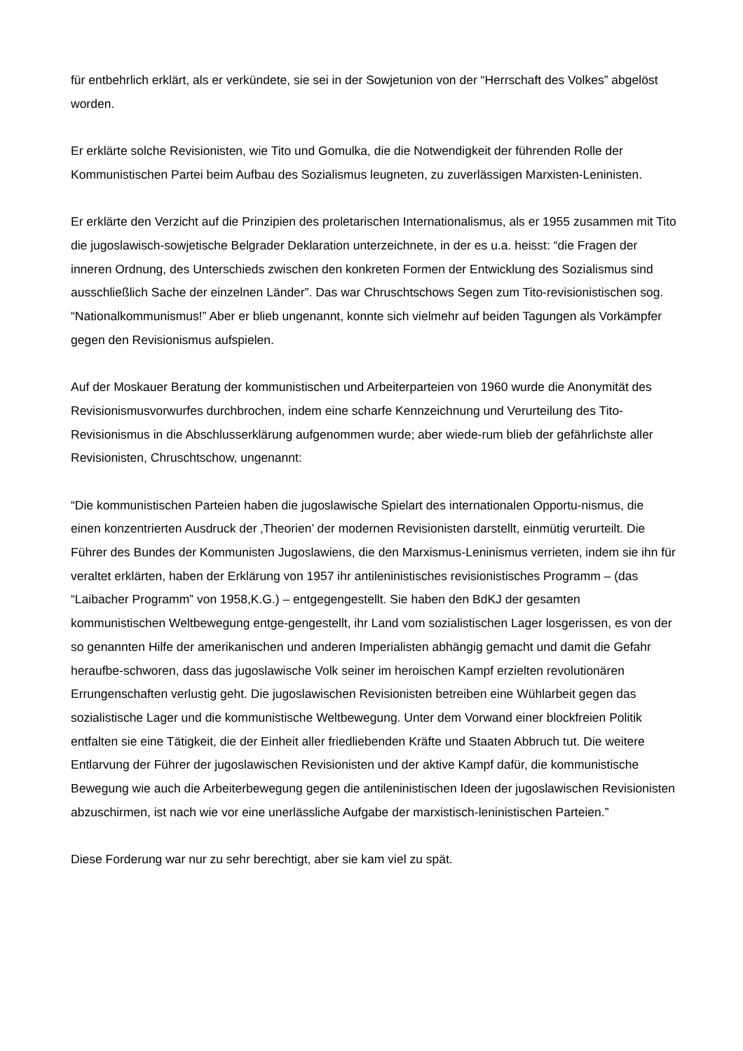für entbehrlich erklärt, als er verkündete, sie sei in der Sowjetunion von der “Herrschaft des Volkes” abgelöst worden.
Er erklärte solche Revisionisten, wie Tito und Gomulka, die die Notwendigkeit der führenden Rolle der Kommunistischen Partei beim Aufbau des Sozialismus leugneten, zu zuverlässigen Marxisten-Leninisten.
Er erklärte den Verzicht auf die Prinzipien des proletarischen Internationalismus, als er 1955 zusammen mit Tito die jugoslawisch-sowjetische Belgrader Deklaration unterzeichnete, in der es u.a. heisst: “die Fragen der inneren Ordnung, des Unterschieds zwischen den konkreten Formen der Entwicklung des Sozialismus sind ausschließlich Sache der einzelnen Länder”. Das war Chruschtschows Segen zum Tito-revisionistischen sog. “Nationalkommunismus!” Aber er blieb ungenannt, konnte sich vielmehr auf beiden Tagungen als Vorkämpfer gegen den Revisionismus aufspielen.
Auf der Moskauer Beratung der kommunistischen und Arbeiterparteien von 1960 wurde die Anonymität des Revisionismusvorwurfes durchbrochen, indem eine scharfe Kennzeichnung und Verurteilung des Tito-Revisionismus in die Abschlusserklärung aufgenommen wurde; aber wiede-rum blieb der gefährlichste aller Revisionisten, Chruschtschow, ungenannt:
“Die kommunistischen Parteien haben die jugoslawische Spielart des internationalen Opportu-nismus, die einen konzentrierten Ausdruck der ‚Theorien’ der modernen Revisionisten darstellt, einmütig verurteilt. Die Führer des Bundes der Kommunisten Jugoslawiens, die den Marxismus-Leninismus verrieten, indem sie ihn für veraltet erklärten, haben der Erklärung von 1957 ihr antileninistisches revisionistisches Programm – (das “Laibacher Programm” von 1958,K.G.) – entgegengestellt. Sie haben den BdKJ der gesamten kommunistischen Weltbewegung entge-gengestellt, ihr Land vom sozialistischen Lager losgerissen, es von der so genannten Hilfe der amerikanischen und anderen Imperialisten abhängig gemacht und damit die Gefahr heraufbe-schworen, dass das jugoslawische Volk seiner im heroischen Kampf erzielten revolutionären Errungenschaften verlustig geht. Die jugoslawischen Revisionisten betreiben eine Wühlarbeit gegen das sozialistische Lager und die kommunistische Weltbewegung. Unter dem Vorwand einer blockfreien Politik entfalten sie eine Tätigkeit, die der Einheit aller friedliebenden Kräfte und Staaten Abbruch tut. Die weitere Entlarvung der Führer der jugoslawischen Revisionisten und der aktive Kampf dafür, die kommunistische Bewegung wie auch die Arbeiterbewegung gegen die antileninistischen Ideen der jugoslawischen Revisionisten abzuschirmen, ist nach wie vor eine unerlässliche Aufgabe der marxistisch-leninistischen Parteien.”
Diese Forderung war nur zu sehr berechtigt, aber sie kam viel zu spät.